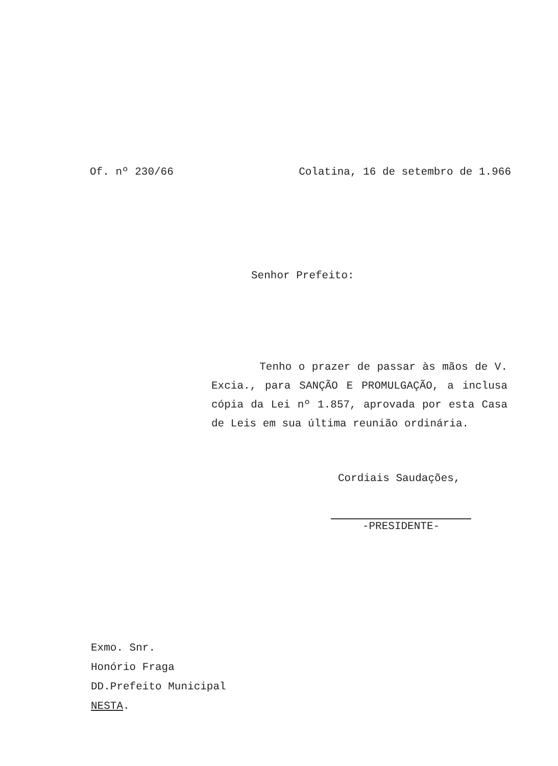Of. nº 230/66 Colatina, 16 de setembro de 1.966
Senhor Prefeito:
Tenho o prazer de passar às mãos de V. Excia., para SANÇÃO E PROMULGAÇÃO, a inclusa cópia da Lei nº 1.857, aprovada por esta Casa de Leis em sua última reunião ordinária.
Cordiais Saudações,
-PRESIDENTE-
Exmo. Snr.
Honório Fraga
DD.Prefeito Municipal
NESTA.